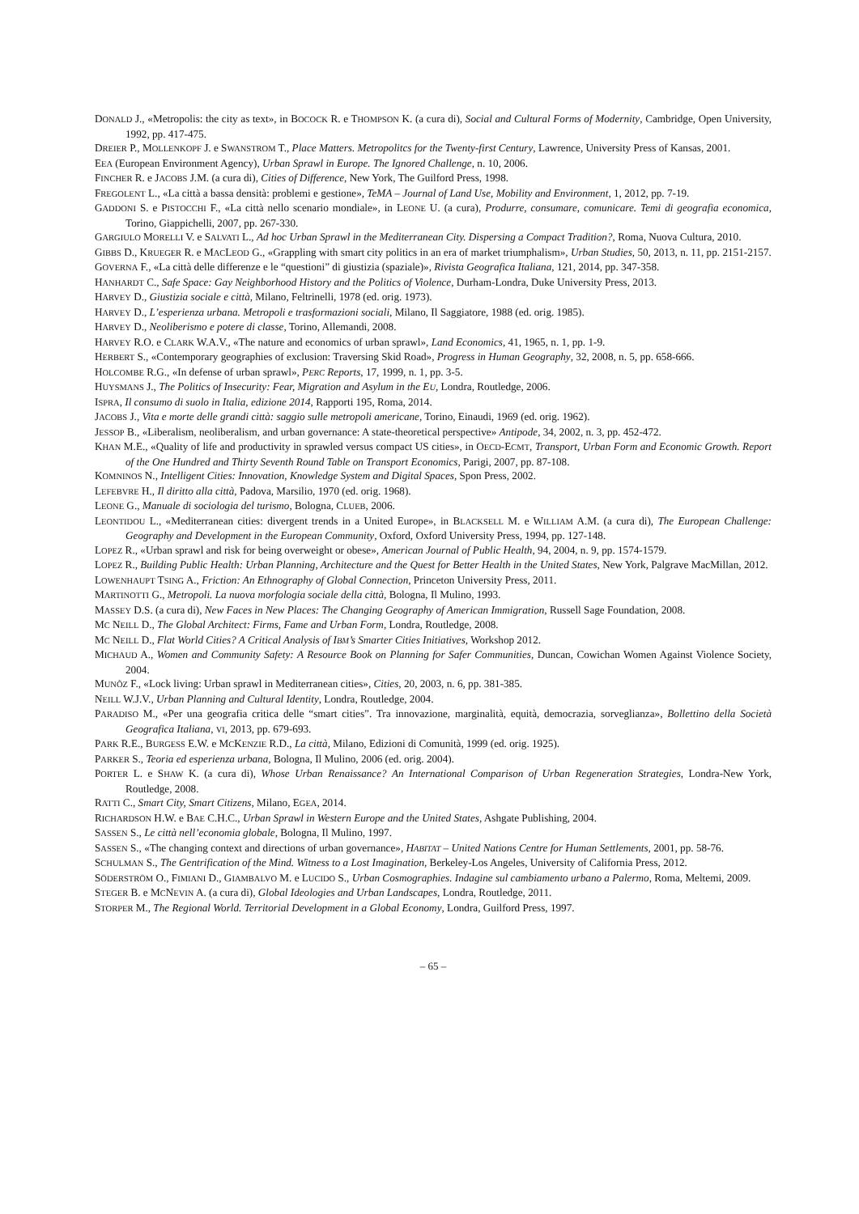DONALD J., «Metropolis: the city as text», in BOCOCK R. e THOMPSON K. (a cura di), Social and Cultural Forms of Modernity, Cambridge, Open University, 1992, pp. 417-475.
DREIER P., MOLLENKOPF J. e SWANSTROM T., Place Matters. Metropolitcs for the Twenty-first Century, Lawrence, University Press of Kansas, 2001.
EEA (European Environment Agency), Urban Sprawl in Europe. The Ignored Challenge, n. 10, 2006.
FINCHER R. e JACOBS J.M. (a cura di), Cities of Difference, New York, The Guilford Press, 1998.
FREGOLENT L., «La città a bassa densità: problemi e gestione», TeMA – Journal of Land Use, Mobility and Environment, 1, 2012, pp. 7-19.
GADDONI S. e PISTOCCHI F., «La città nello scenario mondiale», in LEONE U. (a cura), Produrre, consumare, comunicare. Temi di geografia economica, Torino, Giappichelli, 2007, pp. 267-330.
GARGIULO MORELLI V. e SALVATI L., Ad hoc Urban Sprawl in the Mediterranean City. Dispersing a Compact Tradition?, Roma, Nuova Cultura, 2010.
GIBBS D., KRUEGER R. e MACLEOD G., «Grappling with smart city politics in an era of market triumphalism», Urban Studies, 50, 2013, n. 11, pp. 2151-2157.
GOVERNA F., «La città delle differenze e le “questioni” di giustizia (spaziale)», Rivista Geografica Italiana, 121, 2014, pp. 347-358.
HANHARDT C., Safe Space: Gay Neighborhood History and the Politics of Violence, Durham-Londra, Duke University Press, 2013.
HARVEY D., Giustizia sociale e città, Milano, Feltrinelli, 1978 (ed. orig. 1973).
HARVEY D., L’esperienza urbana. Metropoli e trasformazioni sociali, Milano, Il Saggiatore, 1988 (ed. orig. 1985).
HARVEY D., Neoliberismo e potere di classe, Torino, Allemandi, 2008.
HARVEY R.O. e CLARK W.A.V., «The nature and economics of urban sprawl», Land Economics, 41, 1965, n. 1, pp. 1-9.
HERBERT S., «Contemporary geographies of exclusion: Traversing Skid Road», Progress in Human Geography, 32, 2008, n. 5, pp. 658-666.
HOLCOMBE R.G., «In defense of urban sprawl», PERC Reports, 17, 1999, n. 1, pp. 3-5.
HUYSMANS J., The Politics of Insecurity: Fear, Migration and Asylum in the EU, Londra, Routledge, 2006.
ISPRA, Il consumo di suolo in Italia, edizione 2014, Rapporti 195, Roma, 2014.
JACOBS J., Vita e morte delle grandi città: saggio sulle metropoli americane, Torino, Einaudi, 1969 (ed. orig. 1962).
JESSOP B., «Liberalism, neoliberalism, and urban governance: A state-theoretical perspective» Antipode, 34, 2002, n. 3, pp. 452-472.
KHAN M.E., «Quality of life and productivity in sprawled versus compact US cities», in OECD-ECMT, Transport, Urban Form and Economic Growth. Report of the One Hundred and Thirty Seventh Round Table on Transport Economics, Parigi, 2007, pp. 87-108.
KOMNINOS N., Intelligent Cities: Innovation, Knowledge System and Digital Spaces, Spon Press, 2002.
LEFEBVRE H., Il diritto alla città, Padova, Marsilio, 1970 (ed. orig. 1968).
LEONE G., Manuale di sociologia del turismo, Bologna, CLUEB, 2006.
LEONTIDOU L., «Mediterranean cities: divergent trends in a United Europe», in BLACKSELL M. e WILLIAM A.M. (a cura di), The European Challenge: Geography and Development in the European Community, Oxford, Oxford University Press, 1994, pp. 127-148.
LOPEZ R., «Urban sprawl and risk for being overweight or obese», American Journal of Public Health, 94, 2004, n. 9, pp. 1574-1579.
LOPEZ R., Building Public Health: Urban Planning, Architecture and the Quest for Better Health in the United States, New York, Palgrave MacMillan, 2012.
LOWENHAUPT TSING A., Friction: An Ethnography of Global Connection, Princeton University Press, 2011.
MARTINOTTI G., Metropoli. La nuova morfologia sociale della città, Bologna, Il Mulino, 1993.
MASSEY D.S. (a cura di), New Faces in New Places: The Changing Geography of American Immigration, Russell Sage Foundation, 2008.
MC NEILL D., The Global Architect: Firms, Fame and Urban Form, Londra, Routledge, 2008.
MC NEILL D., Flat World Cities? A Critical Analysis of IBM’s Smarter Cities Initiatives, Workshop 2012.
MICHAUD A., Women and Community Safety: A Resource Book on Planning for Safer Communities, Duncan, Cowichan Women Against Violence Society, 2004.
MUNÕZ F., «Lock living: Urban sprawl in Mediterranean cities», Cities, 20, 2003, n. 6, pp. 381-385.
NEILL W.J.V., Urban Planning and Cultural Identity, Londra, Routledge, 2004.
PARADISO M., «Per una geografia critica delle “smart cities”. Tra innovazione, marginalità, equità, democrazia, sorveglianza», Bollettino della Società Geografica Italiana, VI, 2013, pp. 679-693.
PARK R.E., BURGESS E.W. e MCKENZIE R.D., La città, Milano, Edizioni di Comunità, 1999 (ed. orig. 1925).
PARKER S., Teoria ed esperienza urbana, Bologna, Il Mulino, 2006 (ed. orig. 2004).
PORTER L. e SHAW K. (a cura di), Whose Urban Renaissance? An International Comparison of Urban Regeneration Strategies, Londra-New York, Routledge, 2008.
RATTI C., Smart City, Smart Citizens, Milano, EGEA, 2014.
RICHARDSON H.W. e BAE C.H.C., Urban Sprawl in Western Europe and the United States, Ashgate Publishing, 2004.
SASSEN S., Le città nell’economia globale, Bologna, Il Mulino, 1997.
SASSEN S., «The changing context and directions of urban governance», HABITAT – United Nations Centre for Human Settlements, 2001, pp. 58-76.
SCHULMAN S., The Gentrification of the Mind. Witness to a Lost Imagination, Berkeley-Los Angeles, University of California Press, 2012.
SÖDERSTRÖM O., FIMIANI D., GIAMBALVO M. e LUCIDO S., Urban Cosmographies. Indagine sul cambiamento urbano a Palermo, Roma, Meltemi, 2009.
STEGER B. e MCNEVIN A. (a cura di), Global Ideologies and Urban Landscapes, Londra, Routledge, 2011.
STORPER M., The Regional World. Territorial Development in a Global Economy, Londra, Guilford Press, 1997.
– 65 –